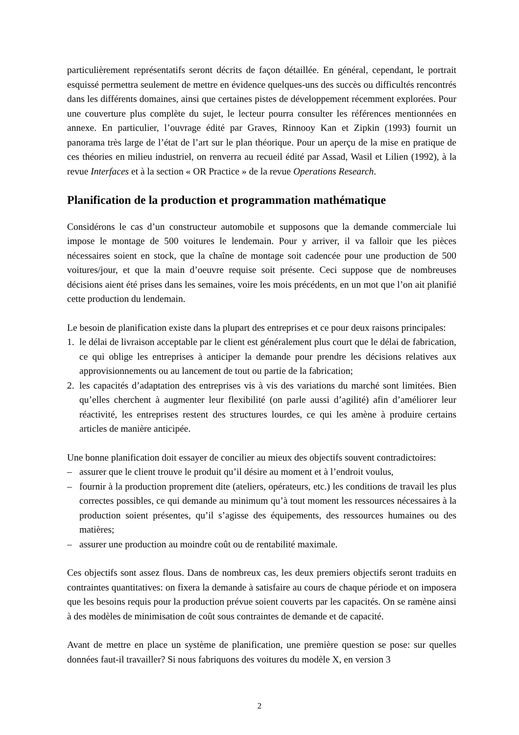particulièrement représentatifs seront décrits de façon détaillée. En général, cependant, le portrait esquissé permettra seulement de mettre en évidence quelques-uns des succès ou difficultés rencontrés dans les différents domaines, ainsi que certaines pistes de développement récemment explorées. Pour une couverture plus complète du sujet, le lecteur pourra consulter les références mentionnées en annexe. En particulier, l’ouvrage édité par Graves, Rinnooy Kan et Zipkin (1993) fournit un panorama très large de l’état de l’art sur le plan théorique. Pour un aperçu de la mise en pratique de ces théories en milieu industriel, on renverra au recueil édité par Assad, Wasil et Lilien (1992), à la revue Interfaces et à la section « OR Practice » de la revue Operations Research.
Planification de la production et programmation mathématique
Considérons le cas d’un constructeur automobile et supposons que la demande commerciale lui impose le montage de 500 voitures le lendemain. Pour y arriver, il va falloir que les pièces nécessaires soient en stock, que la chaîne de montage soit cadencée pour une production de 500 voitures/jour, et que la main d’oeuvre requise soit présente. Ceci suppose que de nombreuses décisions aient été prises dans les semaines, voire les mois précédents, en un mot que l’on ait planifié cette production du lendemain.
Le besoin de planification existe dans la plupart des entreprises et ce pour deux raisons principales:
1. le délai de livraison acceptable par le client est généralement plus court que le délai de fabrication, ce qui oblige les entreprises à anticiper la demande pour prendre les décisions relatives aux approvisionnements ou au lancement de tout ou partie de la fabrication;
2. les capacités d’adaptation des entreprises vis à vis des variations du marché sont limitées. Bien qu’elles cherchent à augmenter leur flexibilité (on parle aussi d’agilité) afin d’améliorer leur réactivité, les entreprises restent des structures lourdes, ce qui les amène à produire certains articles de manière anticipée.
Une bonne planification doit essayer de concilier au mieux des objectifs souvent contradictoires:
– assurer que le client trouve le produit qu’il désire au moment et à l’endroit voulus,
– fournir à la production proprement dite (ateliers, opérateurs, etc.) les conditions de travail les plus correctes possibles, ce qui demande au minimum qu’à tout moment les ressources nécessaires à la production soient présentes, qu’il s’agisse des équipements, des ressources humaines ou des matières;
– assurer une production au moindre coût ou de rentabilité maximale.
Ces objectifs sont assez flous. Dans de nombreux cas, les deux premiers objectifs seront traduits en contraintes quantitatives: on fixera la demande à satisfaire au cours de chaque période et on imposera que les besoins requis pour la production prévue soient couverts par les capacités. On se ramène ainsi à des modèles de minimisation de coût sous contraintes de demande et de capacité.
Avant de mettre en place un système de planification, une première question se pose: sur quelles données faut-il travailler? Si nous fabriquons des voitures du modèle X, en version 3
2